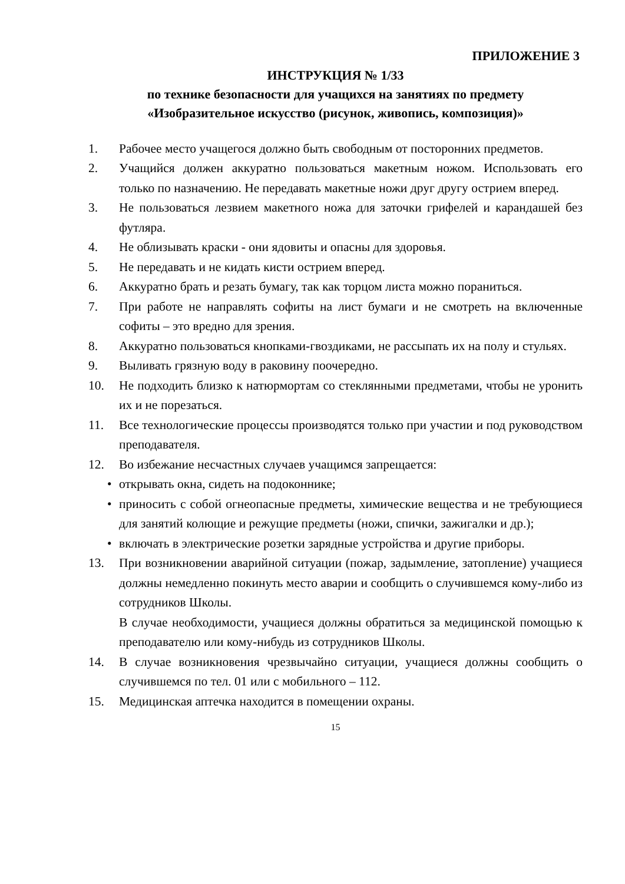ПРИЛОЖЕНИЕ 3
ИНСТРУКЦИЯ № 1/33
по технике безопасности для учащихся на занятиях по предмету
«Изобразительное искусство (рисунок, живопись, композиция)»
1. Рабочее место учащегося должно быть свободным от посторонних предметов.
2. Учащийся должен аккуратно пользоваться макетным ножом. Использовать его только по назначению. Не передавать макетные ножи друг другу острием вперед.
3. Не пользоваться лезвием макетного ножа для заточки грифелей и карандашей без футляра.
4. Не облизывать краски - они ядовиты и опасны для здоровья.
5. Не передавать и не кидать кисти острием вперед.
6. Аккуратно брать и резать бумагу, так как торцом листа можно пораниться.
7. При работе не направлять софиты на лист бумаги и не смотреть на включенные софиты – это вредно для зрения.
8. Аккуратно пользоваться кнопками-гвоздиками, не рассыпать их на полу и стульях.
9. Выливать грязную воду в раковину поочередно.
10. Не подходить близко к натюрмортам со стеклянными предметами, чтобы не уронить их и не порезаться.
11. Все технологические процессы производятся только при участии и под руководством преподавателя.
12. Во избежание несчастных случаев учащимся запрещается:
• открывать окна, сидеть на подоконнике;
• приносить с собой огнеопасные предметы, химические вещества и не требующиеся для занятий колющие и режущие предметы (ножи, спички, зажигалки и др.);
• включать в электрические розетки зарядные устройства и другие приборы.
13. При возникновении аварийной ситуации (пожар, задымление, затопление) учащиеся должны немедленно покинуть место аварии и сообщить о случившемся кому-либо из сотрудников Школы.
В случае необходимости, учащиеся должны обратиться за медицинской помощью к преподавателю или кому-нибудь из сотрудников Школы.
14. В случае возникновения чрезвычайно ситуации, учащиеся должны сообщить о случившемся по тел. 01 или с мобильного – 112.
15. Медицинская аптечка находится в помещении охраны.
15